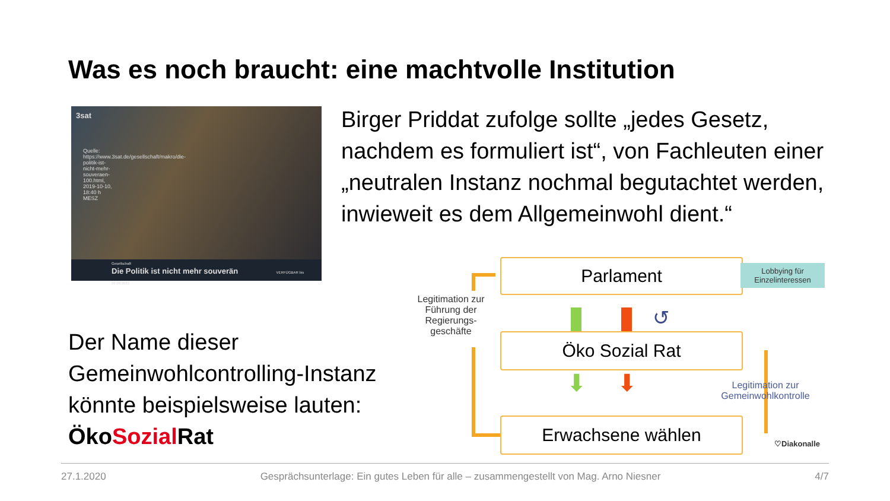Was es noch braucht: eine machtvolle Institution
3sat
Quelle: https://www.3sat.de/gesellschaft/makro/die-politik-ist-nicht-mehr-souveraen-100.html, 2019-10-10, 18:40 h MESZ
Gesellschaft
Die Politik ist nicht mehr souverän VERFÜGBAR bis 26.08.2022
Birger Priddat zufolge sollte „jedes Gesetz, nachdem es formuliert ist“, von Fachleuten einer „neutralen Instanz nochmal begutachtet werden, inwieweit es dem Allgemeinwohl dient.“
Der Name dieser Gemeinwohlcontrolling-Instanz könnte beispielsweise lauten:
ÖkoSozial Rat
Parlament
Lobbying für
Einzelinteressen
Legitimation zur Führung der Regierungs-geschäfte
↺
Öko Sozial Rat
⬇ ⬇
Legitimation zur Gemeinwohlkontrolle
Erwachsene wählen
♡Diakonalle
27.1.2020 Gesprächsunterlage: Ein gutes Leben für alle – zusammengestellt von Mag. Arno Niesner 4/7